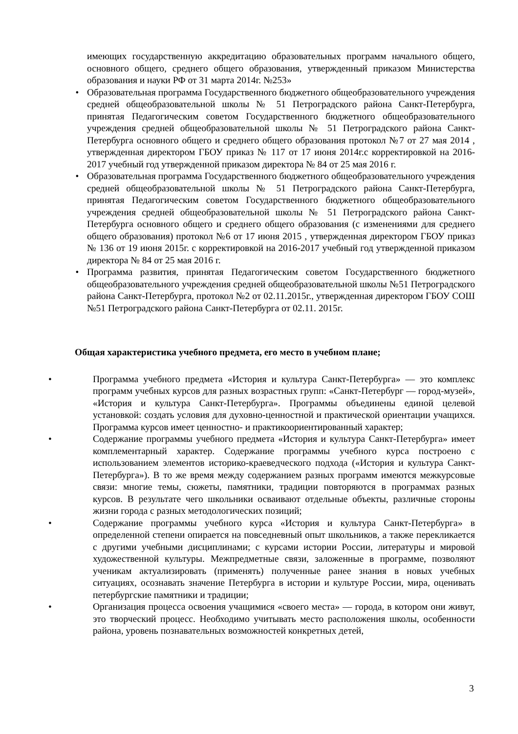имеющих государственную аккредитацию образовательных программ начального общего, основного общего, среднего общего образования, утвержденный приказом Министерства образования и науки РФ от 31 марта 2014г. №253»
• Образовательная программа Государственного бюджетного общеобразовательного учреждения средней общеобразовательной школы № 51 Петроградского района Санкт-Петербурга, принятая Педагогическим советом Государственного бюджетного общеобразовательного учреждения средней общеобразовательной школы № 51 Петроградского района Санкт-Петербурга основного общего и среднего общего образования протокол №7 от 27 мая 2014 , утвержденная директором ГБОУ приказ № 117 от 17 июня 2014г.с корректировкой на 2016-2017 учебный год утвержденной приказом директора № 84 от 25 мая 2016 г.
• Образовательная программа Государственного бюджетного общеобразовательного учреждения средней общеобразовательной школы № 51 Петроградского района Санкт-Петербурга, принятая Педагогическим советом Государственного бюджетного общеобразовательного учреждения средней общеобразовательной школы № 51 Петроградского района Санкт-Петербурга основного общего и среднего общего образования (с изменениями для среднего общего образования) протокол №6 от 17 июня 2015 , утвержденная директором ГБОУ приказ № 136 от 19 июня 2015г. с корректировкой на 2016-2017 учебный год утвержденной приказом директора № 84 от 25 мая 2016 г.
• Программа развития, принятая Педагогическим советом Государственного бюджетного общеобразовательного учреждения средней общеобразовательной школы №51 Петроградского района Санкт-Петербурга, протокол №2 от 02.11.2015г., утвержденная директором ГБОУ СОШ №51 Петроградского района Санкт-Петербурга от 02.11. 2015г.
Общая характеристика учебного предмета, его место в учебном плане;
• Программа учебного предмета «История и культура Санкт-Петербурга» — это комплекс программ учебных курсов для разных возрастных групп: «Санкт-Петербург — город-музей», «История и культура Санкт-Петербурга». Программы объединены единой целевой установкой: создать условия для духовно-ценностной и практической ориентации учащихся. Программа курсов имеет ценностно- и практикоориентированный характер;
• Содержание программы учебного предмета «История и культура Санкт-Петербурга» имеет комплементарный характер. Содержание программы учебного курса построено с использованием элементов историко-краеведческого подхода («История и культура Санкт-Петербурга»). В то же время между содержанием разных программ имеются межкурсовые связи: многие темы, сюжеты, памятники, традиции повторяются в программах разных курсов. В результате чего школьники осваивают отдельные объекты, различные стороны жизни города с разных методологических позиций;
• Содержание программы учебного курса «История и культура Санкт-Петербурга» в определенной степени опирается на повседневный опыт школьников, а также перекликается с другими учебными дисциплинами; с курсами истории России, литературы и мировой художественной культуры. Межпредметные связи, заложенные в программе, позволяют ученикам актуализировать (применять) полученные ранее знания в новых учебных ситуациях, осознавать значение Петербурга в истории и культуре России, мира, оценивать петербургские памятники и традиции;
• Организация процесса освоения учащимися «своего места» — города, в котором они живут, это творческий процесс. Необходимо учитывать место расположения школы, особенности района, уровень познавательных возможностей конкретных детей,
3